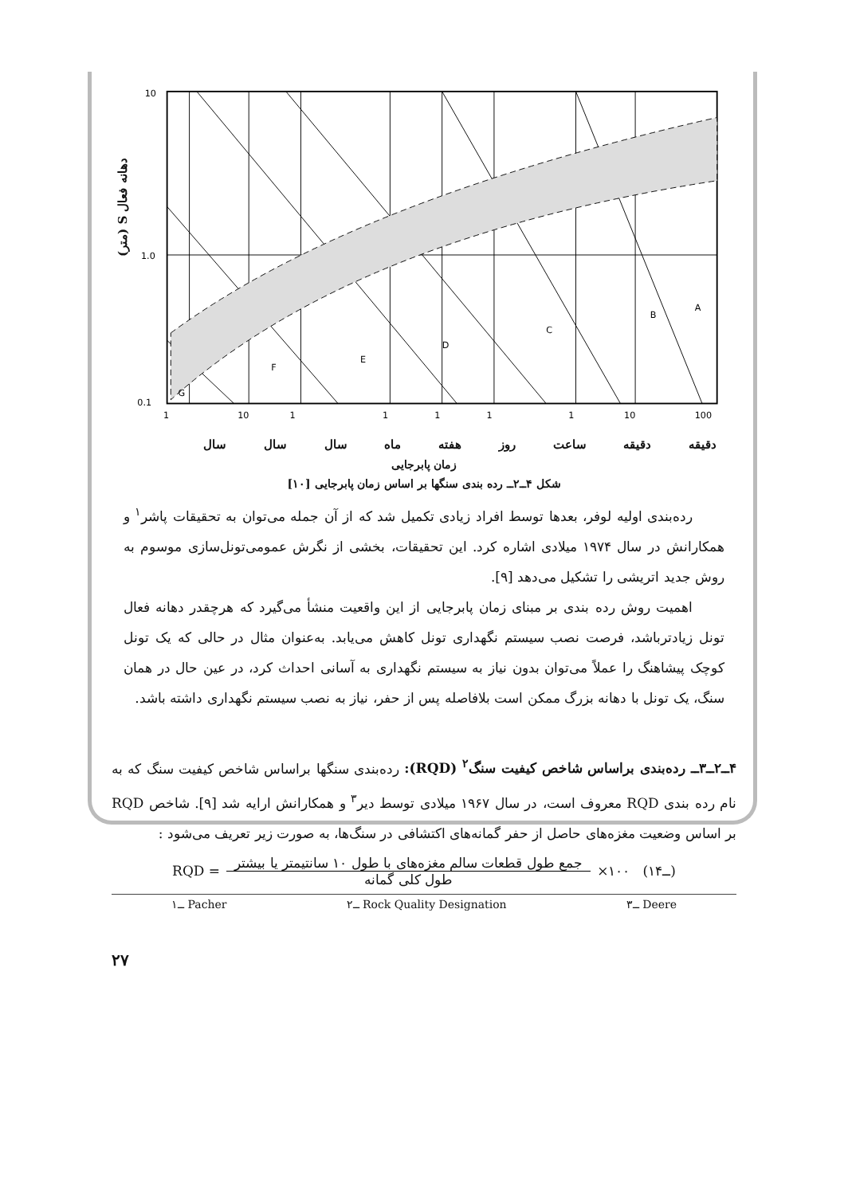دهانه فعال S (متر)
10
1.0
0.1
F
E
D
C
B
A
G
1
10
1
1
1
1
1
10
100
سال سال سال ماه هفته روز ساعت دقیقه دقیقه
زمان پابرجایی
شکل ۴ــ۲ــ رده بندی سنگها بر اساس زمان پابرجایی [۱۰]
رده‌بندی اولیه لوفر، بعدها توسط افراد زیادی تکمیل شد که از آن جمله می‌توان به تحقیقات پاشر<sup>۱</sup> و همکارانش در سال ۱۹۷۴ میلادی اشاره کرد. این تحقیقات، بخشی از نگرش عمومی‌تونل‌سازی موسوم به روش جدید اتریشی را تشکیل می‌دهد [۹].
اهمیت روش رده بندی بر مبنای زمان پابرجایی از این واقعیت منشأ می‌گیرد که هرچقدر دهانه فعال تونل زیادترباشد، فرصت نصب سیستم نگهداری تونل کاهش می‌یابد. به‌عنوان مثال در حالی که یک تونل کوچک پیشاهنگ را عملاً می‌توان بدون نیاز به سیستم نگهداری به آسانی احداث کرد، در عین حال در همان سنگ، یک تونل با دهانه بزرگ ممکن است بلافاصله پس از حفر، نیاز به نصب سیستم نگهداری داشته باشد.
۴ــ۲ــ۳ــ رده‌بندی براساس شاخص کیفیت سنگ<sup>۲</sup> (RQD): رده‌بندی سنگها براساس شاخص کیفیت سنگ که به نام رده بندی RQD معروف است، در سال ۱۹۶۷ میلادی توسط دیر<sup>۳</sup> و همکارانش ارایه شد [۹]. شاخص RQD بر اساس وضعیت مغزه‌های حاصل از حفر گمانه‌های اکتشافی در سنگ‌ها، به صورت زیر تعریف می‌شود :
RQD =
جمع طول قطعات سالم مغزه‌های با طول ۱۰ سانتیمتر یا بیشتر
طول کلی گمانه
×۱۰۰ (۱ــ۴)
۱ــ Pacher ۲ــ Rock Quality Designation ۳ــ Deere
۲۷